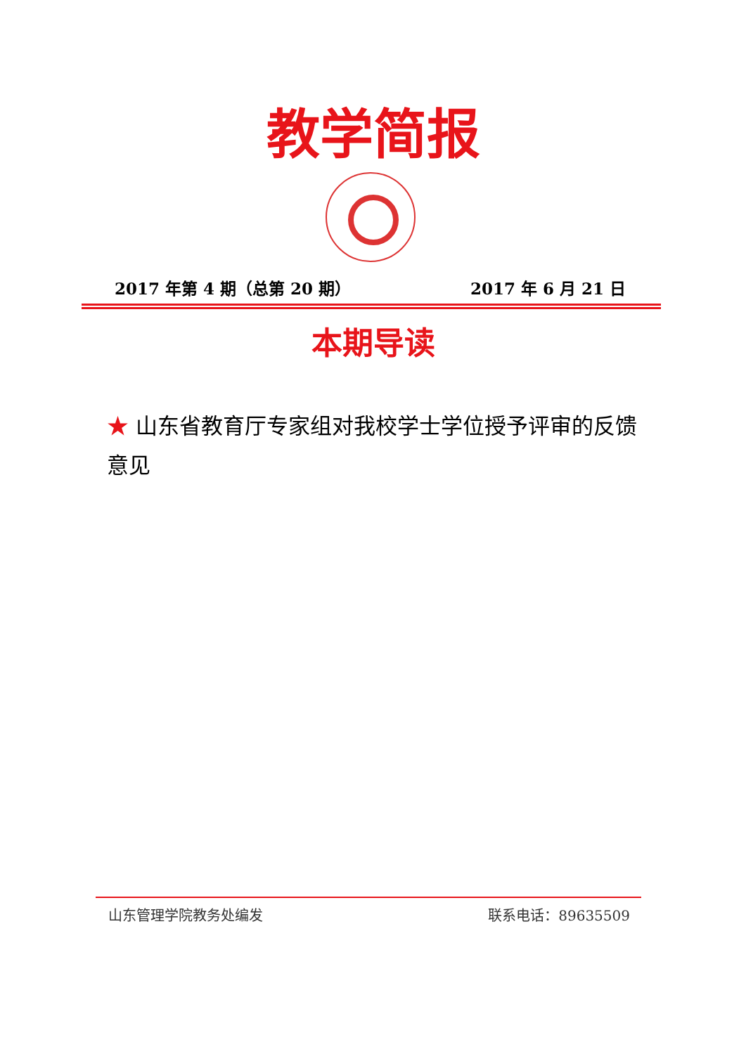教学简报
2017 年第 4 期（总第 20 期） 2017 年 6 月 21 日
本期导读
★ 山东省教育厅专家组对我校学士学位授予评审的反馈意见
山东管理学院教务处编发 联系电话：89635509